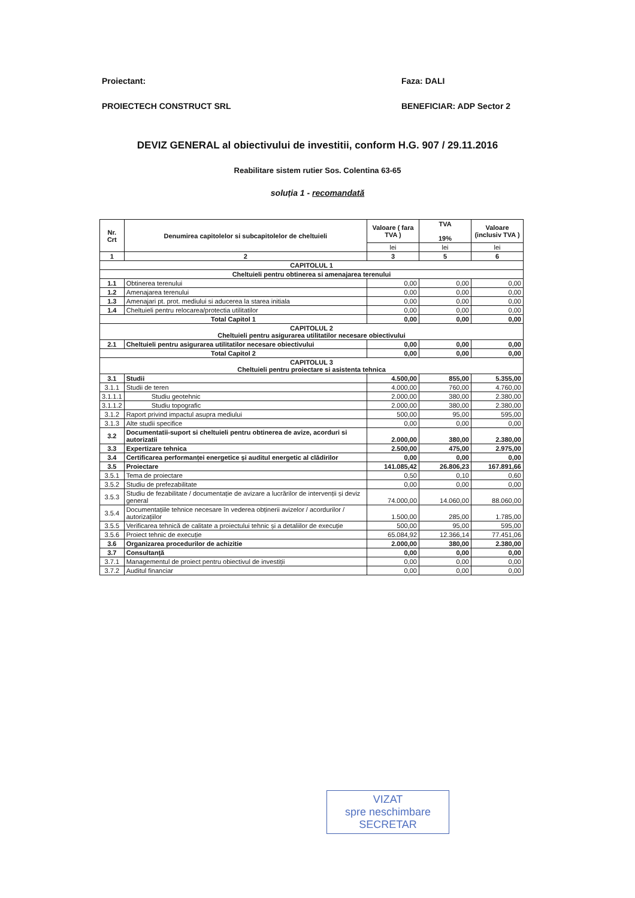Proiectant: Faza: DALI
PROIECTECH CONSTRUCT SRL BENEFICIAR: ADP Sector 2
DEVIZ GENERAL al obiectivului de investitii, conform H.G. 907 / 29.11.2016
Reabilitare sistem rutier Sos. Colentina 63-65
soluția 1 - recomandată
| Nr. Crt | Denumirea capitolelor si subcapitolelor de cheltuieli | Valoare ( fara TVA ) | TVA 19% | Valoare (inclusiv TVA ) |
| --- | --- | --- | --- | --- |
| | | lei | lei | lei |
| 1 | 2 | 3 | 5 | 6 |
| CAPITOLUL 1 | | | | |
| Cheltuieli pentru obtinerea si amenajarea terenului | | | | |
| 1.1 | Obtinerea terenului | 0,00 | 0,00 | 0,00 |
| 1.2 | Amenajarea terenului | 0,00 | 0,00 | 0,00 |
| 1.3 | Amenajari pt. prot. mediului si aducerea la starea initiala | 0,00 | 0,00 | 0,00 |
| 1.4 | Cheltuieli pentru relocarea/protectia utilitatilor | 0,00 | 0,00 | 0,00 |
| Total Capitol 1 | | 0,00 | 0,00 | 0,00 |
| CAPITOLUL 2 Cheltuieli pentru asigurarea utilitatilor necesare obiectivului | | | | |
| 2.1 | Cheltuieli pentru asigurarea utilitatilor necesare obiectivului | 0,00 | 0,00 | 0,00 |
| Total Capitol 2 | | 0,00 | 0,00 | 0,00 |
| CAPITOLUL 3 Cheltuieli pentru proiectare si asistenta tehnica | | | | |
| 3.1 | Studii | 4.500,00 | 855,00 | 5.355,00 |
| 3.1.1 | Studii de teren | 4.000,00 | 760,00 | 4.760,00 |
| 3.1.1.1 | Studiu geotehnic | 2.000,00 | 380,00 | 2.380,00 |
| 3.1.1.2 | Studiu topografic | 2.000,00 | 380,00 | 2.380,00 |
| 3.1.2 | Raport privind impactul asupra mediului | 500,00 | 95,00 | 595,00 |
| 3.1.3 | Alte studii specifice | 0,00 | 0,00 | 0,00 |
| 3.2 | Documentatii-suport si cheltuieli pentru obtinerea de avize, acorduri si autorizatii | 2.000,00 | 380,00 | 2.380,00 |
| 3.3 | Expertizare tehnica | 2.500,00 | 475,00 | 2.975,00 |
| 3.4 | Certificarea performanței energetice și auditul energetic al clădirilor | 0,00 | 0,00 | 0,00 |
| 3.5 | Proiectare | 141.085,42 | 26.806,23 | 167.891,66 |
| 3.5.1 | Tema de proiectare | 0,50 | 0,10 | 0,60 |
| 3.5.2 | Studiu de prefezabilitate | 0,00 | 0,00 | 0,00 |
| 3.5.3 | Studiu de fezabilitate / documentație de avizare a lucrărilor de intervenții și deviz general | 74.000,00 | 14.060,00 | 88.060,00 |
| 3.5.4 | Documentațiile tehnice necesare în vederea obținerii avizelor / acordurilor / autorizațiilor | 1.500,00 | 285,00 | 1.785,00 |
| 3.5.5 | Verificarea tehnică de calitate a proiectului tehnic și a detaliilor de execuție | 500,00 | 95,00 | 595,00 |
| 3.5.6 | Proiect tehnic de execuție | 65.084,92 | 12.366,14 | 77.451,06 |
| 3.6 | Organizarea procedurilor de achizitie | 2.000,00 | 380,00 | 2.380,00 |
| 3.7 | Consultanță | 0,00 | 0,00 | 0,00 |
| 3.7.1 | Managementul de proiect pentru obiectivul de investiții | 0,00 | 0,00 | 0,00 |
| 3.7.2 | Auditul financiar | 0,00 | 0,00 | 0,00 |
VIZAT
spre neschimbare
SECRETAR